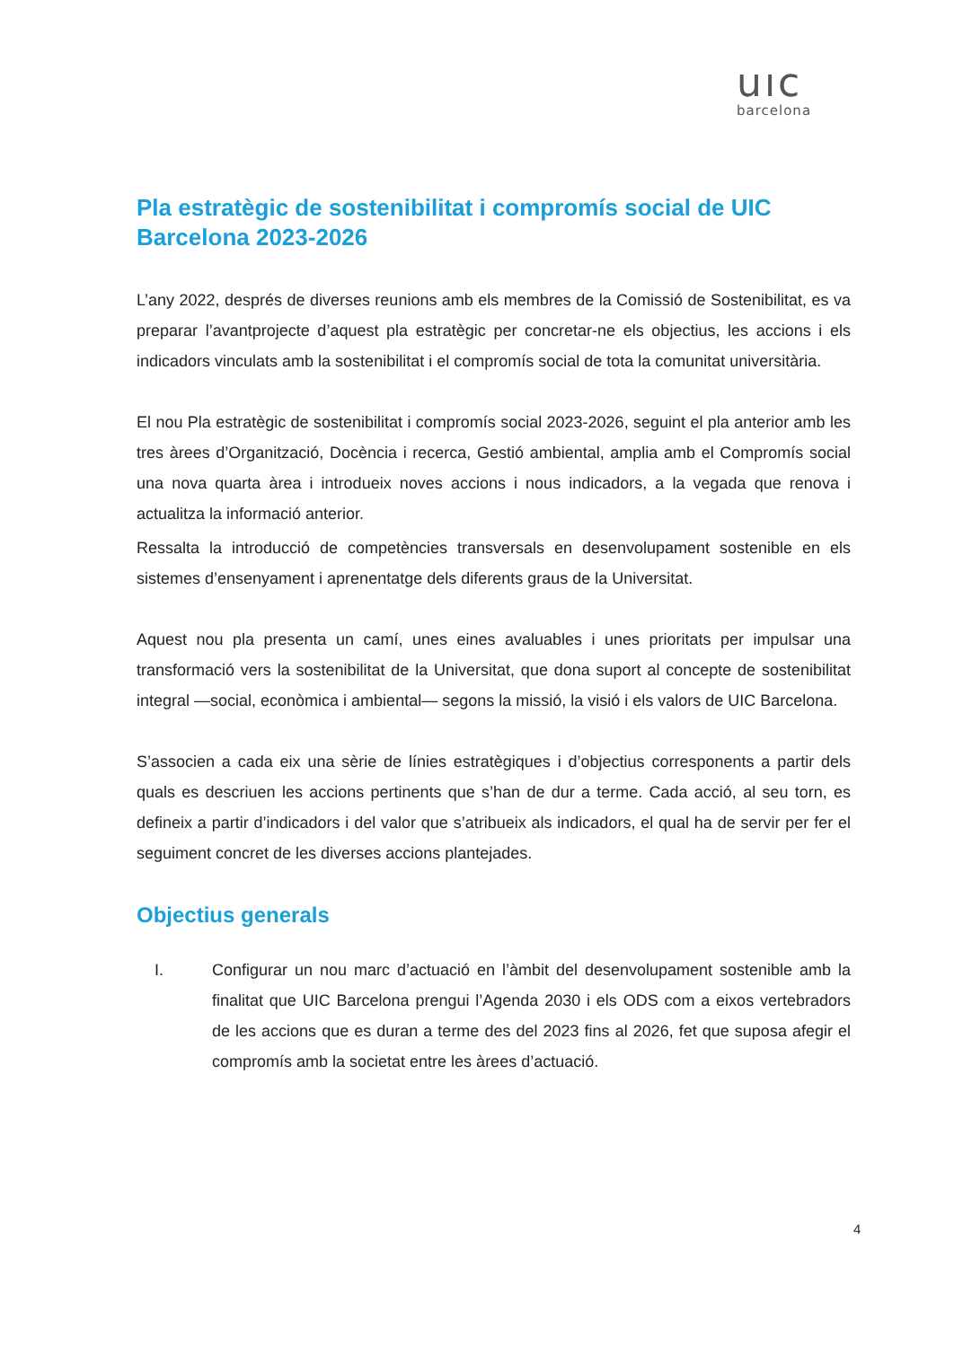uıc
barcelona
Pla estratègic de sostenibilitat i compromís social de UIC Barcelona 2023-2026
L’any 2022, després de diverses reunions amb els membres de la Comissió de Sostenibilitat, es va preparar l’avantprojecte d’aquest pla estratègic per concretar-ne els objectius, les accions i els indicadors vinculats amb la sostenibilitat i el compromís social de tota la comunitat universitària.
El nou Pla estratègic de sostenibilitat i compromís social 2023-2026, seguint el pla anterior amb les tres àrees d’Organització, Docència i recerca, Gestió ambiental, amplia amb el Compromís social una nova quarta àrea i introdueix noves accions i nous indicadors, a la vegada que renova i actualitza la informació anterior.
Ressalta la introducció de competències transversals en desenvolupament sostenible en els sistemes d’ensenyament i aprenentatge dels diferents graus de la Universitat.
Aquest nou pla presenta un camí, unes eines avaluables i unes prioritats per impulsar una transformació vers la sostenibilitat de la Universitat, que dona suport al concepte de sostenibilitat integral —social, econòmica i ambiental— segons la missió, la visió i els valors de UIC Barcelona.
S’associen a cada eix una sèrie de línies estratègiques i d’objectius corresponents a partir dels quals es descriuen les accions pertinents que s’han de dur a terme. Cada acció, al seu torn, es defineix a partir d’indicadors i del valor que s’atribueix als indicadors, el qual ha de servir per fer el seguiment concret de les diverses accions plantejades.
Objectius generals
I. Configurar un nou marc d’actuació en l’àmbit del desenvolupament sostenible amb la finalitat que UIC Barcelona prengui l’Agenda 2030 i els ODS com a eixos vertebradors de les accions que es duran a terme des del 2023 fins al 2026, fet que suposa afegir el compromís amb la societat entre les àrees d’actuació.
4